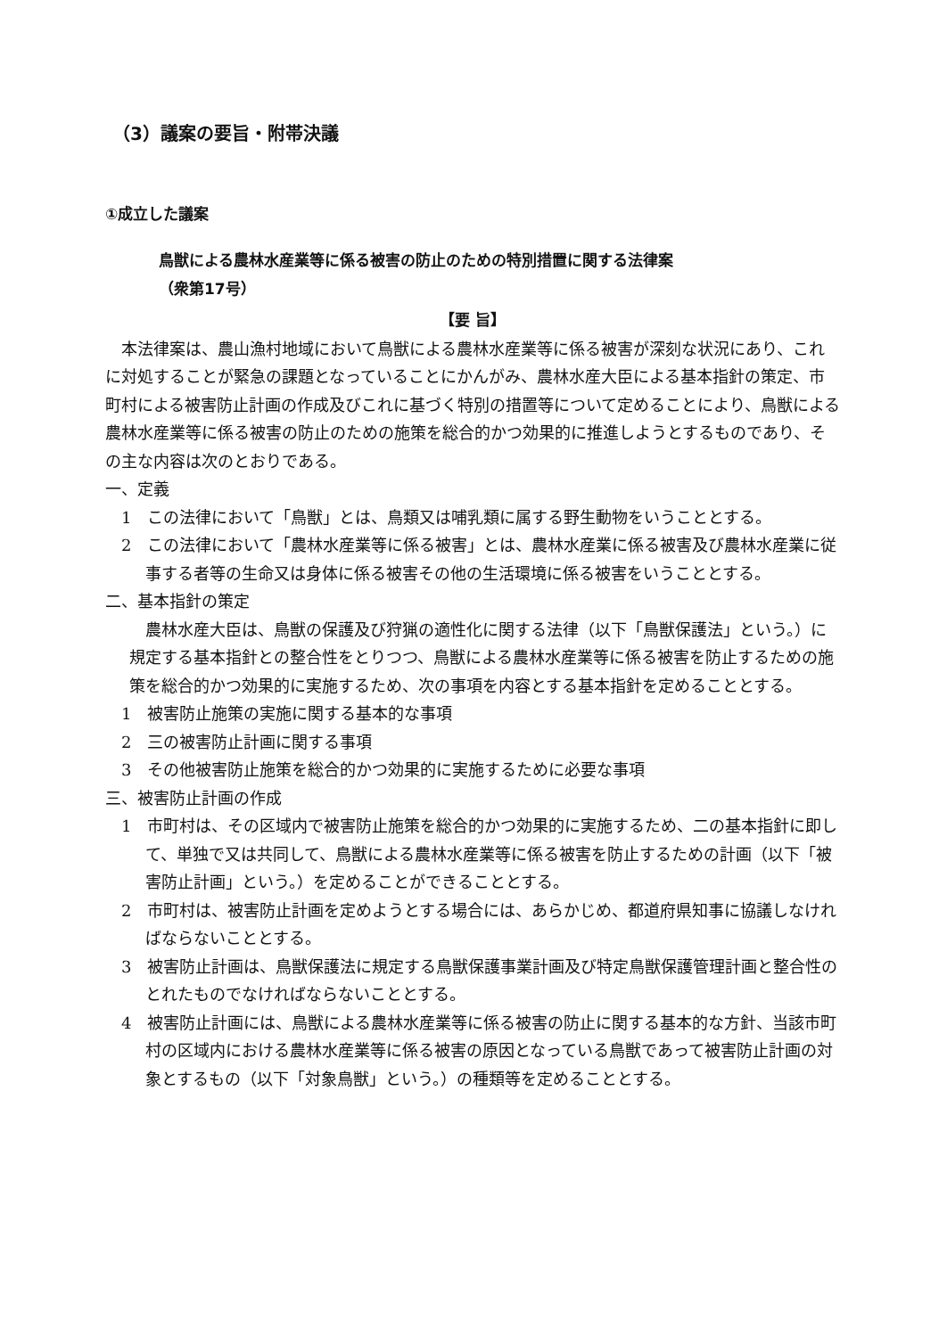（3）議案の要旨・附帯決議
①成立した議案
鳥獣による農林水産業等に係る被害の防止のための特別措置に関する法律案
（衆第17号）
【要 旨】
本法律案は、農山漁村地域において鳥獣による農林水産業等に係る被害が深刻な状況にあり、これに対処することが緊急の課題となっていることにかんがみ、農林水産大臣による基本指針の策定、市町村による被害防止計画の作成及びこれに基づく特別の措置等について定めることにより、鳥獣による農林水産業等に係る被害の防止のための施策を総合的かつ効果的に推進しようとするものであり、その主な内容は次のとおりである。
一、定義
1　この法律において「鳥獣」とは、鳥類又は哺乳類に属する野生動物をいうこととする。
2　この法律において「農林水産業等に係る被害」とは、農林水産業に係る被害及び農林水産業に従事する者等の生命又は身体に係る被害その他の生活環境に係る被害をいうこととする。
二、基本指針の策定
農林水産大臣は、鳥獣の保護及び狩猟の適性化に関する法律（以下「鳥獣保護法」という。）に規定する基本指針との整合性をとりつつ、鳥獣による農林水産業等に係る被害を防止するための施策を総合的かつ効果的に実施するため、次の事項を内容とする基本指針を定めることとする。
1　被害防止施策の実施に関する基本的な事項
2　三の被害防止計画に関する事項
3　その他被害防止施策を総合的かつ効果的に実施するために必要な事項
三、被害防止計画の作成
1　市町村は、その区域内で被害防止施策を総合的かつ効果的に実施するため、二の基本指針に即して、単独で又は共同して、鳥獣による農林水産業等に係る被害を防止するための計画（以下「被害防止計画」という。）を定めることができることとする。
2　市町村は、被害防止計画を定めようとする場合には、あらかじめ、都道府県知事に協議しなければならないこととする。
3　被害防止計画は、鳥獣保護法に規定する鳥獣保護事業計画及び特定鳥獣保護管理計画と整合性のとれたものでなければならないこととする。
4　被害防止計画には、鳥獣による農林水産業等に係る被害の防止に関する基本的な方針、当該市町村の区域内における農林水産業等に係る被害の原因となっている鳥獣であって被害防止計画の対象とするもの（以下「対象鳥獣」という。）の種類等を定めることとする。